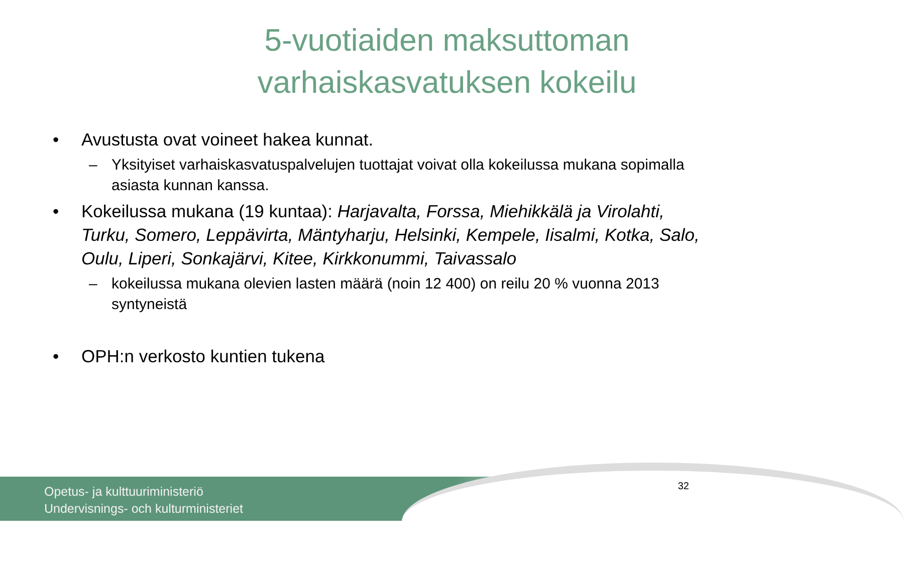5-vuotiaiden maksuttoman
varhaiskasvatuksen kokeilu
• Avustusta ovat voineet hakea kunnat.
– Yksityiset varhaiskasvatuspalvelujen tuottajat voivat olla kokeilussa mukana sopimalla asiasta kunnan kanssa.
• Kokeilussa mukana (19 kuntaa): Harjavalta, Forssa, Miehikkälä ja Virolahti, Turku, Somero, Leppävirta, Mäntyharju, Helsinki, Kempele, Iisalmi, Kotka, Salo, Oulu, Liperi, Sonkajärvi, Kitee, Kirkkonummi, Taivassalo
– kokeilussa mukana olevien lasten määrä (noin 12 400) on reilu 20 % vuonna 2013 syntyneistä
• OPH:n verkosto kuntien tukena
Opetus- ja kulttuuriministeriö
Undervisnings- och kulturministeriet
32